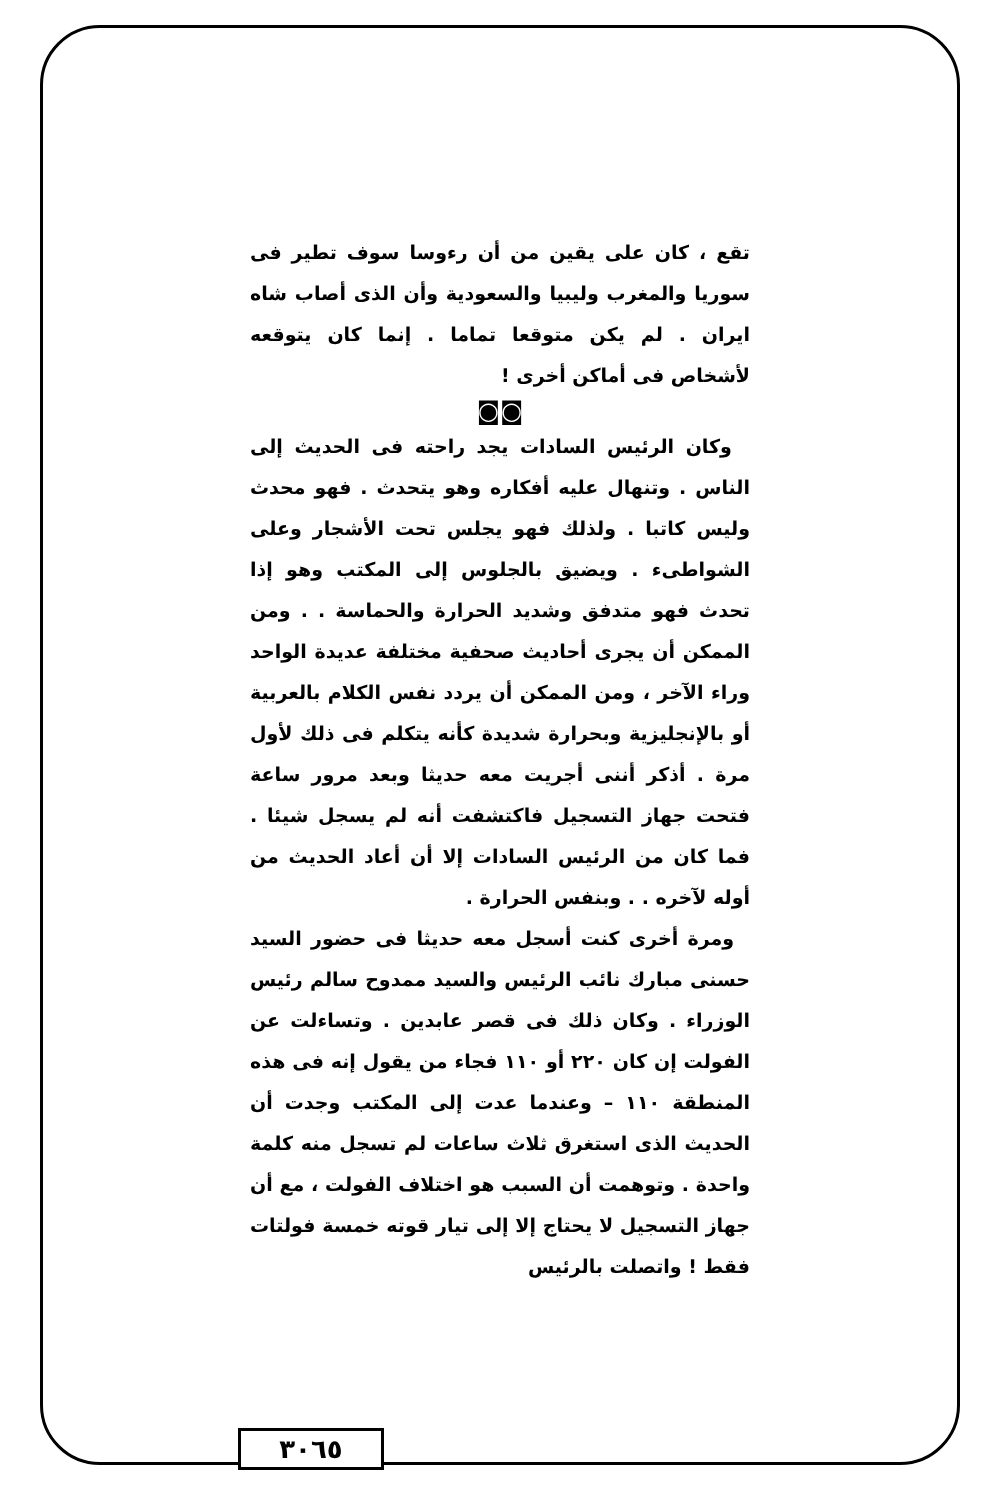تقع ، كان على يقين من أن رءوسا سوف تطير فى سوريا والمغرب وليبيا والسعودية وأن الذى أصاب شاه ايران . لم يكن متوقعا تماما . إنما كان يتوقعه لأشخاص فى أماكن أخرى !
◙◙
وكان الرئيس السادات يجد راحته فى الحديث إلى الناس . وتنهال عليه أفكاره وهو يتحدث . فهو محدث وليس كاتبا . ولذلك فهو يجلس تحت الأشجار وعلى الشواطىء . ويضيق بالجلوس إلى المكتب وهو إذا تحدث فهو متدفق وشديد الحرارة والحماسة . . ومن الممكن أن يجرى أحاديث صحفية مختلفة عديدة الواحد وراء الآخر ، ومن الممكن أن يردد نفس الكلام بالعربية أو بالإنجليزية وبحرارة شديدة كأنه يتكلم فى ذلك لأول مرة . أذكر أننى أجريت معه حديثا وبعد مرور ساعة فتحت جهاز التسجيل فاكتشفت أنه لم يسجل شيئا . فما كان من الرئيس السادات إلا أن أعاد الحديث من أوله لآخره . . وبنفس الحرارة .
ومرة أخرى كنت أسجل معه حديثا فى حضور السيد حسنى مبارك نائب الرئيس والسيد ممدوح سالم رئيس الوزراء . وكان ذلك فى قصر عابدين . وتساءلت عن الفولت إن كان ٢٢٠ أو ١١٠ فجاء من يقول إنه فى هذه المنطقة ١١٠ – وعندما عدت إلى المكتب وجدت أن الحديث الذى استغرق ثلاث ساعات لم تسجل منه كلمة واحدة . وتوهمت أن السبب هو اختلاف الفولت ، مع أن جهاز التسجيل لا يحتاج إلا إلى تيار قوته خمسة فولتات فقط ! واتصلت بالرئيس
٣٠٦٥